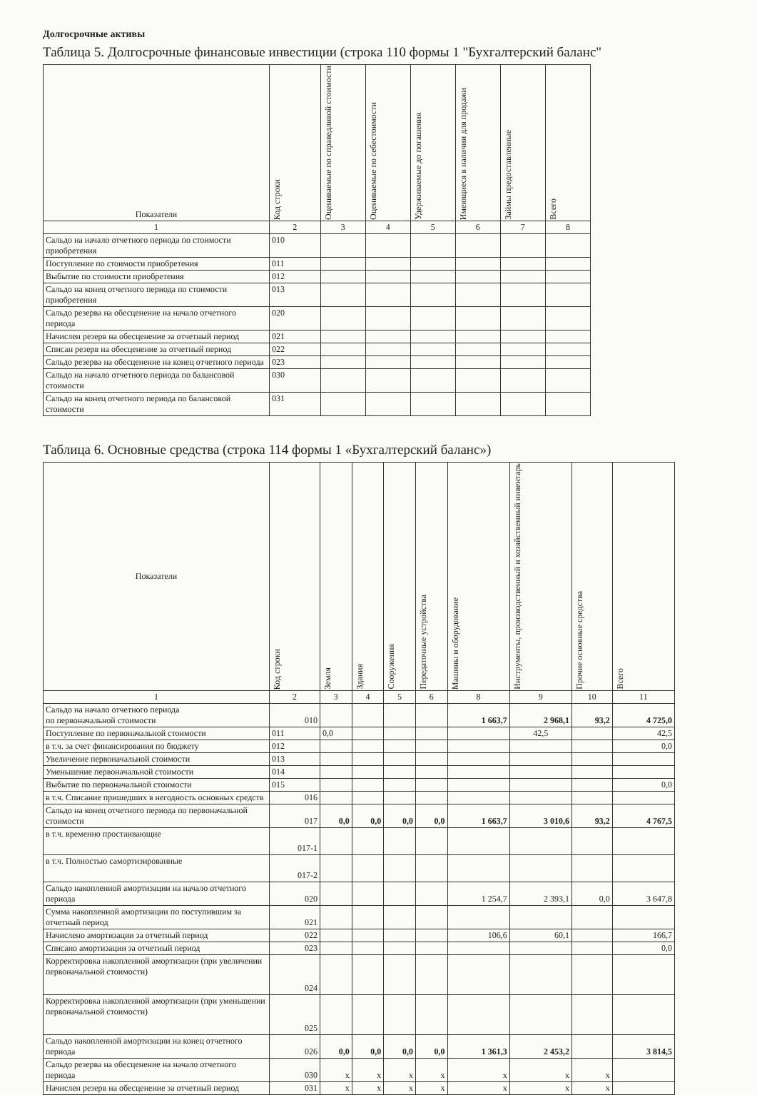Долгосрочные активы
Таблица 5. Долгосрочные финансовые инвестиции (строка 110 формы 1 "Бухгалтерский баланс"
| Показатели | Код строки | Оцениваемые по справедливой стоимости | Оцениваемые по себестоимости | Удерживаемые до погашения | Имеющиеся в наличии для продажи | Займы предоставленные | Всего |
| --- | --- | --- | --- | --- | --- | --- | --- |
| 1 | 2 | 3 | 4 | 5 | 6 | 7 | 8 |
| Сальдо на начало отчетного периода по стоимости приобретения | 010 | | | | | | |
| Поступление по стоимости приобретения | 011 | | | | | | |
| Выбытие по стоимости приобретения | 012 | | | | | | |
| Сальдо на конец отчетного периода по стоимости приобретения | 013 | | | | | | |
| Сальдо резерва на обесценение на начало отчетного периода | 020 | | | | | | |
| Начислен резерв на обесценение за отчетный период | 021 | | | | | | |
| Списан резерв на обесценение за отчетный период | 022 | | | | | | |
| Сальдо резерва на обесценение на конец отчетного периода | 023 | | | | | | |
| Сальдо на начало отчетного периода по балансовой стоимости | 030 | | | | | | |
| Сальдо на конец отчетного периода по балансовой стоимости | 031 | | | | | | |
Таблица 6. Основные средства (строка 114 формы 1 «Бухгалтерский баланс»)
| Показатели | Код строки | Земля | Здания | Сооружения | Передаточные устройства | Машины и оборудование | Инструменты, производственный и хозяйственный инвентарь | Прочие основные средства | Всего |
| --- | --- | --- | --- | --- | --- | --- | --- | --- | --- |
| 1 | 2 | 3 | 4 | 5 | 6 | 8 | 9 | 10 | 11 |
| Сальдо на начало отчетного периода по первоначальной стоимости | 010 | | | | | 1 663,7 | 2 968,1 | 93,2 | 4 725,0 |
| Поступление по первоначальной стоимости | 011 | 0,0 | | | | | 42,5 | | 42,5 |
| в т.ч. за счет финансирования по бюджету | 012 | | | | | | | | 0,0 |
| Увеличение первоначальной стоимости | 013 | | | | | | | | |
| Уменьшение первоначальной стоимости | 014 | | | | | | | | |
| Выбытие по первоначальной стоимости | 015 | | | | | | | | 0,0 |
| в т.ч. Списание пришедших в негодность основных средств | 016 | | | | | | | | |
| Сальдо на конец отчетного периода по первоначальной стоимости | 017 | 0,0 | 0,0 | 0,0 | 0,0 | 1 663,7 | 3 010,6 | 93,2 | 4 767,5 |
| в т.ч. временно простаивающие | 017-1 | | | | | | | | |
| в т.ч. Полностью самортизированные | 017-2 | | | | | | | | |
| Сальдо накопленной амортизации на начало отчетного периода | 020 | | | | | 1 254,7 | 2 393,1 | 0,0 | 3 647,8 |
| Сумма накопленной амортизации по поступившим за отчетный период | 021 | | | | | | | | |
| Начислено амортизации за отчетный период | 022 | | | | | 106,6 | 60,1 | | 166,7 |
| Списано амортизации за отчетный период | 023 | | | | | | | | 0,0 |
| Корректировка накопленной амортизации (при увеличении первоначальной стоимости) | 024 | | | | | | | | |
| Корректировка накопленной амортизации (при уменьшении первоначальной стоимости) | 025 | | | | | | | | |
| Сальдо накопленной амортизации на конец отчетного периода | 026 | 0,0 | 0,0 | 0,0 | 0,0 | 1 361,3 | 2 453,2 | | 3 814,5 |
| Сальдо резерва на обесценение на начало отчетного периода | 030 | x | x | x | x | x | x | x | |
| Начислен резерв на обесценение за отчетный период | 031 | x | x | x | x | x | x | x | |